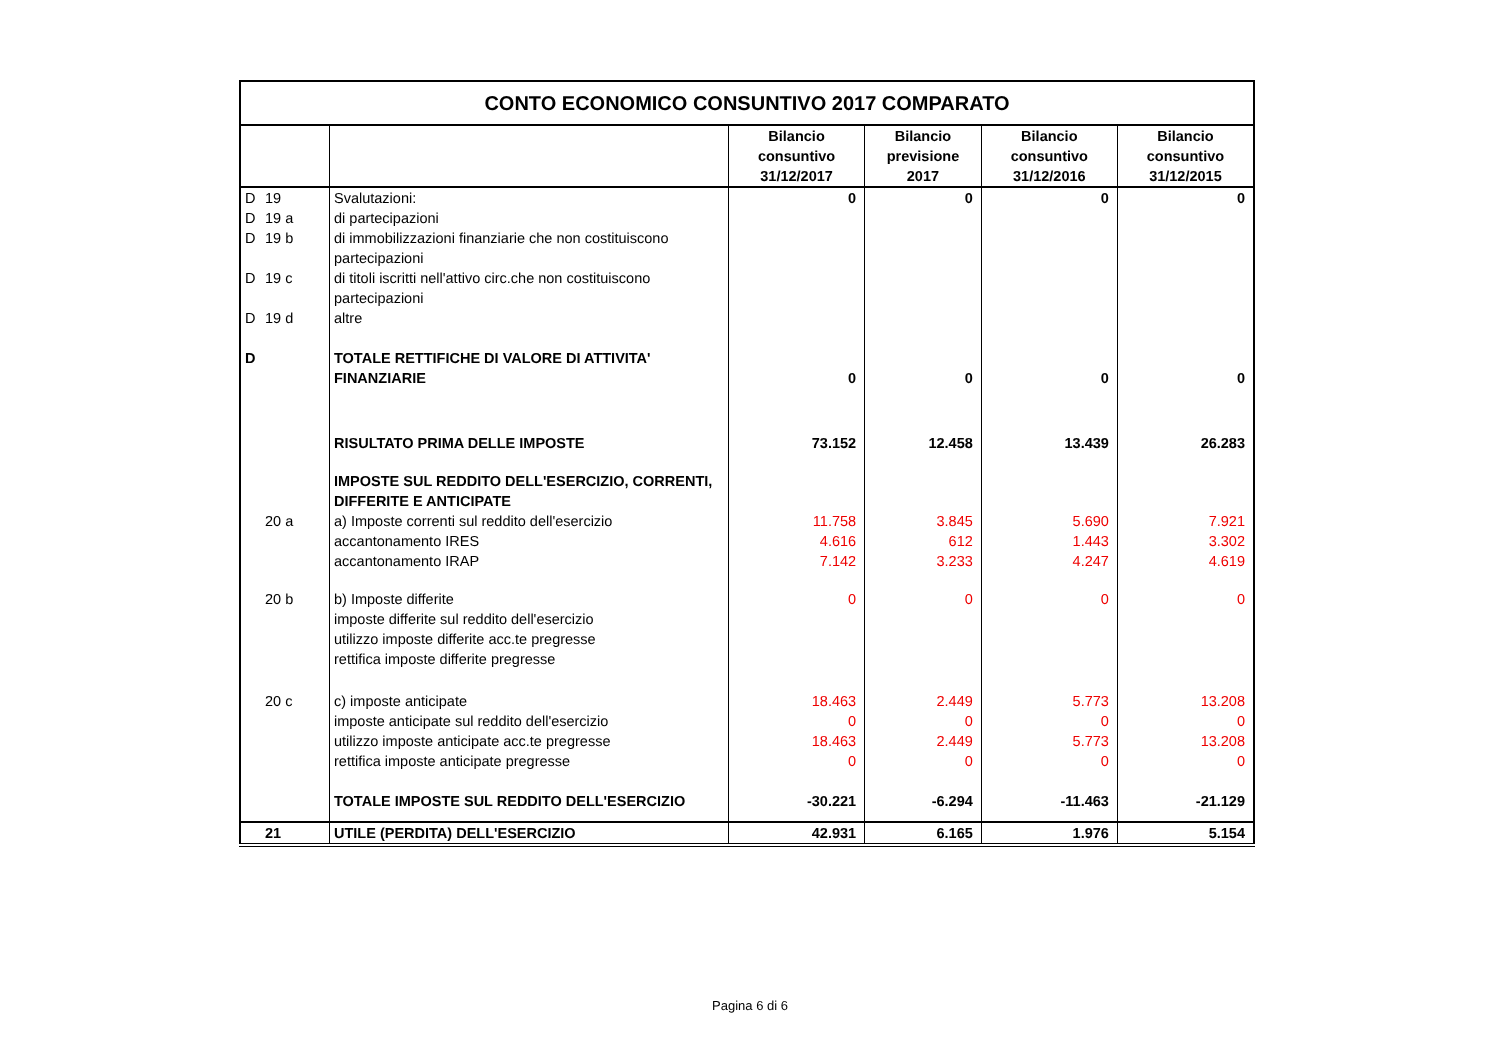| CONTO ECONOMICO CONSUNTIVO 2017 COMPARATO | | | | | | |
| | | | Bilancio consuntivo 31/12/2017 | Bilancio previsione 2017 | Bilancio consuntivo 31/12/2016 | Bilancio consuntivo 31/12/2015 |
| D | 19 | Svalutazioni: | 0 | 0 | 0 | 0 |
| D | 19 a | di partecipazioni | | | | |
| D | 19 b | di immobilizzazioni finanziarie che non costituiscono partecipazioni | | | | |
| D | 19 c | di titoli iscritti nell'attivo circ.che non costituiscono partecipazioni | | | | |
| D | 19 d | altre | | | | |
| D | | TOTALE RETTIFICHE DI VALORE DI ATTIVITA' FINANZIARIE | 0 | 0 | 0 | 0 |
| | | RISULTATO PRIMA DELLE IMPOSTE | 73.152 | 12.458 | 13.439 | 26.283 |
| | | IMPOSTE SUL REDDITO DELL'ESERCIZIO, CORRENTI, DIFFERITE E ANTICIPATE | | | | |
| | 20 a | a) Imposte correnti sul reddito dell'esercizio | 11.758 | 3.845 | 5.690 | 7.921 |
| | | accantonamento IRES | 4.616 | 612 | 1.443 | 3.302 |
| | | accantonamento IRAP | 7.142 | 3.233 | 4.247 | 4.619 |
| | 20 b | b) Imposte differite | 0 | 0 | 0 | 0 |
| | | imposte differite sul reddito dell'esercizio | | | | |
| | | utilizzo imposte differite acc.te pregresse | | | | |
| | | rettifica imposte differite pregresse | | | | |
| | 20 c | c) imposte anticipate | 18.463 | 2.449 | 5.773 | 13.208 |
| | | imposte anticipate sul reddito dell'esercizio | 0 | 0 | 0 | 0 |
| | | utilizzo imposte anticipate acc.te pregresse | 18.463 | 2.449 | 5.773 | 13.208 |
| | | rettifica imposte anticipate pregresse | 0 | 0 | 0 | 0 |
| | | TOTALE IMPOSTE SUL REDDITO DELL'ESERCIZIO | -30.221 | -6.294 | -11.463 | -21.129 |
| | 21 | UTILE (PERDITA) DELL'ESERCIZIO | 42.931 | 6.165 | 1.976 | 5.154 |
Pagina 6 di 6